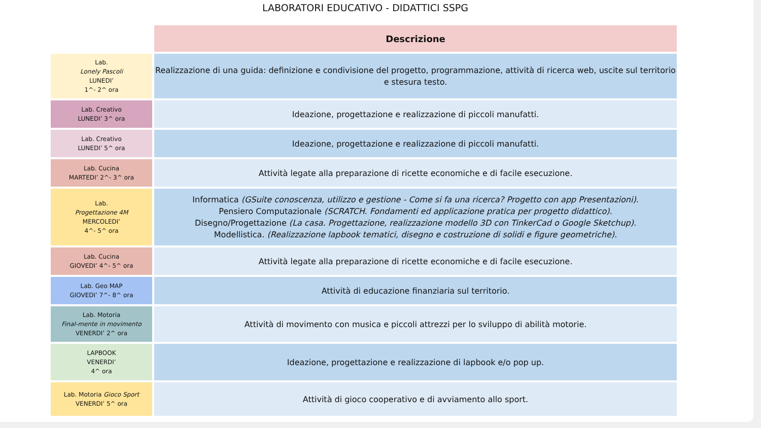LABORATORI EDUCATIVO - DIDATTICI SSPG
| | Descrizione |
| Lab. Lonely Pascoli LUNEDI’ 1^- 2^ ora | Realizzazione di una guida: definizione e condivisione del progetto, programmazione, attività di ricerca web, uscite sul territorio e stesura testo. |
| Lab. Creativo LUNEDI’ 3^ ora | Ideazione, progettazione e realizzazione di piccoli manufatti. |
| Lab. Creativo LUNEDI’ 5^ ora | Ideazione, progettazione e realizzazione di piccoli manufatti. |
| Lab. Cucina MARTEDI’ 2^- 3^ ora | Attività legate alla preparazione di ricette economiche e di facile esecuzione. |
| Lab. Progettazione 4M MERCOLEDI’ 4^- 5^ ora | Informatica (GSuite conoscenza, utilizzo e gestione - Come si fa una ricerca? Progetto con app Presentazioni). Pensiero Computazionale (SCRATCH. Fondamenti ed applicazione pratica per progetto didattico). Disegno/Progettazione (La casa. Progettazione, realizzazione modello 3D con TinkerCad o Google Sketchup). Modellistica. (Realizzazione lapbook tematici, disegno e costruzione di solidi e figure geometriche). |
| Lab. Cucina GIOVEDI’ 4^- 5^ ora | Attività legate alla preparazione di ricette economiche e di facile esecuzione. |
| Lab. Geo MAP GIOVEDI’ 7^- 8^ ora | Attività di educazione finanziaria sul territorio. |
| Lab. Motoria Final-mente in movimento VENERDI’ 2^ ora | Attività di movimento con musica e piccoli attrezzi per lo sviluppo di abilità motorie. |
| LAPBOOK VENERDI’ 4^ ora | Ideazione, progettazione e realizzazione di lapbook e/o pop up. |
| Lab. Motoria Gioco Sport VENERDI’ 5^ ora | Attività di gioco cooperativo e di avviamento allo sport. |